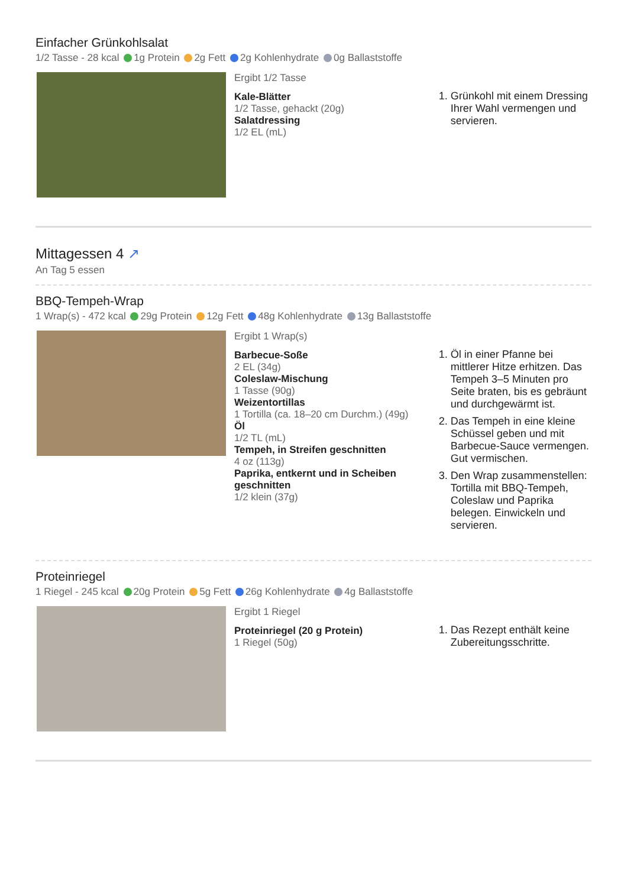Einfacher Grünkohlsalat
1/2 Tasse - 28 kcal 1g Protein 2g Fett 2g Kohlenhydrate 0g Ballaststoffe
Ergibt 1/2 Tasse
Kale-Blätter
1/2 Tasse, gehackt (20g)
Salatdressing
1/2 EL (mL)
1. Grünkohl mit einem Dressing Ihrer Wahl vermengen und servieren.
Mittagessen 4 ↗
An Tag 5 essen
BBQ-Tempeh-Wrap
1 Wrap(s) - 472 kcal 29g Protein 12g Fett 48g Kohlenhydrate 13g Ballaststoffe
Ergibt 1 Wrap(s)
Barbecue-Soße
2 EL (34g)
Coleslaw-Mischung
1 Tasse (90g)
Weizentortillas
1 Tortilla (ca. 18–20 cm Durchm.) (49g)
Öl
1/2 TL (mL)
Tempeh, in Streifen geschnitten
4 oz (113g)
Paprika, entkernt und in Scheiben geschnitten
1/2 klein (37g)
1. Öl in einer Pfanne bei mittlerer Hitze erhitzen. Das Tempeh 3–5 Minuten pro Seite braten, bis es gebräunt und durchgewärmt ist.
2. Das Tempeh in eine kleine Schüssel geben und mit Barbecue-Sauce vermengen. Gut vermischen.
3. Den Wrap zusammenstellen: Tortilla mit BBQ-Tempeh, Coleslaw und Paprika belegen. Einwickeln und servieren.
Proteinriegel
1 Riegel - 245 kcal 20g Protein 5g Fett 26g Kohlenhydrate 4g Ballaststoffe
Ergibt 1 Riegel
Proteinriegel (20 g Protein)
1 Riegel (50g)
1. Das Rezept enthält keine Zubereitungsschritte.